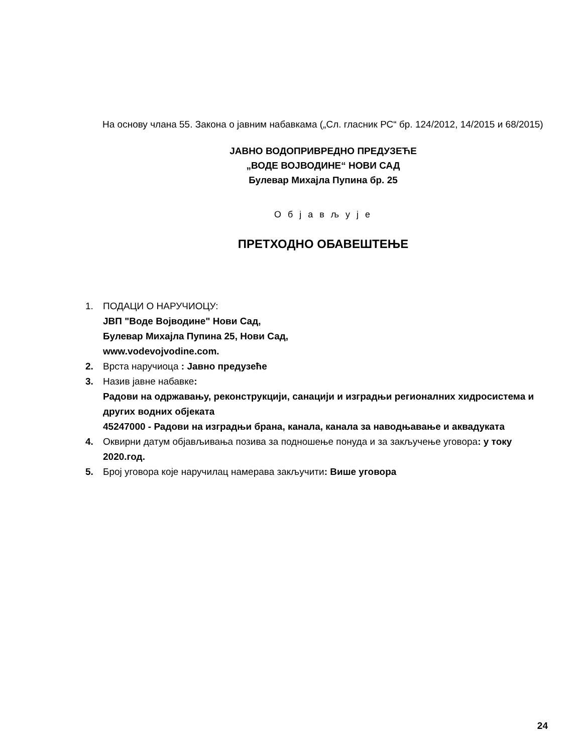На основу члана 55. Закона о јавним набавкама („Сл. гласник РС“ бр. 124/2012, 14/2015 и 68/2015)
ЈАВНО ВОДОПРИВРЕДНО ПРЕДУЗЕЋЕ
„ВОДЕ ВОЈВОДИНЕ“ НОВИ САД
Булевар Михајла Пупина бр. 25
О б ј а в љ у ј е
ПРЕТХОДНО ОБАВЕШТЕЊЕ
1. ПОДАЦИ О НАРУЧИОЦУ:
ЈВП "Воде Војводине" Нови Сад,
Булевар Михајла Пупина 25, Нови Сад,
www.vodevojvodine.com.
2. Врста наручиоца : Јавно предузеће
3. Назив јавне набавке:
Радови на одржавању, реконструкцији, санацији и изградњи регионалних хидросистема и других водних објеката
45247000 - Радови на изградњи брана, канала, канала за наводњавање и аквадуката
4. Оквирни датум објављивања позива за подношење понуда и за закључење уговора: у току 2020.год.
5. Број уговора које наручилац намерава закључити: Више уговора
24